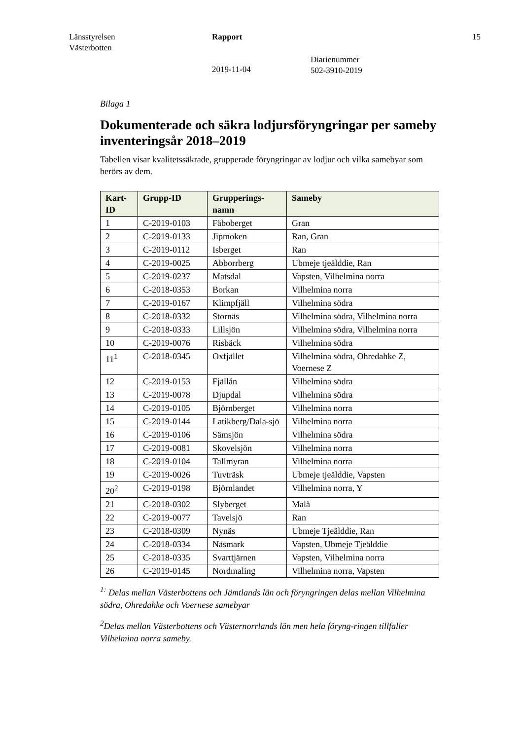Länsstyrelsen
Västerbotten
Rapport
2019-11-04
Diarienummer
502-3910-2019
15
Bilaga 1
Dokumenterade och säkra lodjursföryngringar per sameby inventeringsår 2018–2019
Tabellen visar kvalitetssäkrade, grupperade föryngringar av lodjur och vilka samebyar som berörs av dem.
| Kart-ID | Grupp-ID | Grupperings-namn | Sameby |
| --- | --- | --- | --- |
| 1 | C-2019-0103 | Fäboberget | Gran |
| 2 | C-2019-0133 | Jipmoken | Ran, Gran |
| 3 | C-2019-0112 | Isberget | Ran |
| 4 | C-2019-0025 | Abborrberg | Ubmeje tjeälddie, Ran |
| 5 | C-2019-0237 | Matsdal | Vapsten, Vilhelmina norra |
| 6 | C-2018-0353 | Borkan | Vilhelmina norra |
| 7 | C-2019-0167 | Klimpfjäll | Vilhelmina södra |
| 8 | C-2018-0332 | Stornäs | Vilhelmina södra, Vilhelmina norra |
| 9 | C-2018-0333 | Lillsjön | Vilhelmina södra, Vilhelmina norra |
| 10 | C-2019-0076 | Risbäck | Vilhelmina södra |
| 11<sup>1</sup> | C-2018-0345 | Oxfjället | Vilhelmina södra, Ohredahke Z, Voernese Z |
| 12 | C-2019-0153 | Fjällån | Vilhelmina södra |
| 13 | C-2019-0078 | Djupdal | Vilhelmina södra |
| 14 | C-2019-0105 | Björnberget | Vilhelmina norra |
| 15 | C-2019-0144 | Latikberg/Dala-sjö | Vilhelmina norra |
| 16 | C-2019-0106 | Sämsjön | Vilhelmina södra |
| 17 | C-2019-0081 | Skovelsjön | Vilhelmina norra |
| 18 | C-2019-0104 | Tallmyran | Vilhelmina norra |
| 19 | C-2019-0026 | Tuvträsk | Ubmeje tjeälddie, Vapsten |
| 20<sup>2</sup> | C-2019-0198 | Björnlandet | Vilhelmina norra, Y |
| 21 | C-2018-0302 | Slyberget | Malå |
| 22 | C-2019-0077 | Tavelsjö | Ran |
| 23 | C-2018-0309 | Nynäs | Ubmeje Tjeälddie, Ran |
| 24 | C-2018-0334 | Näsmark | Vapsten, Ubmeje Tjeälddie |
| 25 | C-2018-0335 | Svarttjärnen | Vapsten, Vilhelmina norra |
| 26 | C-2019-0145 | Nordmaling | Vilhelmina norra, Vapsten |
<sup>1:</sup> Delas mellan Västerbottens och Jämtlands län och föryngringen delas mellan Vilhelmina södra, Ohredahke och Voernese samebyar
<sup>2</sup> Delas mellan Västerbottens och Västernorrlands län men hela föryng-ringen tillfaller Vilhelmina norra sameby.